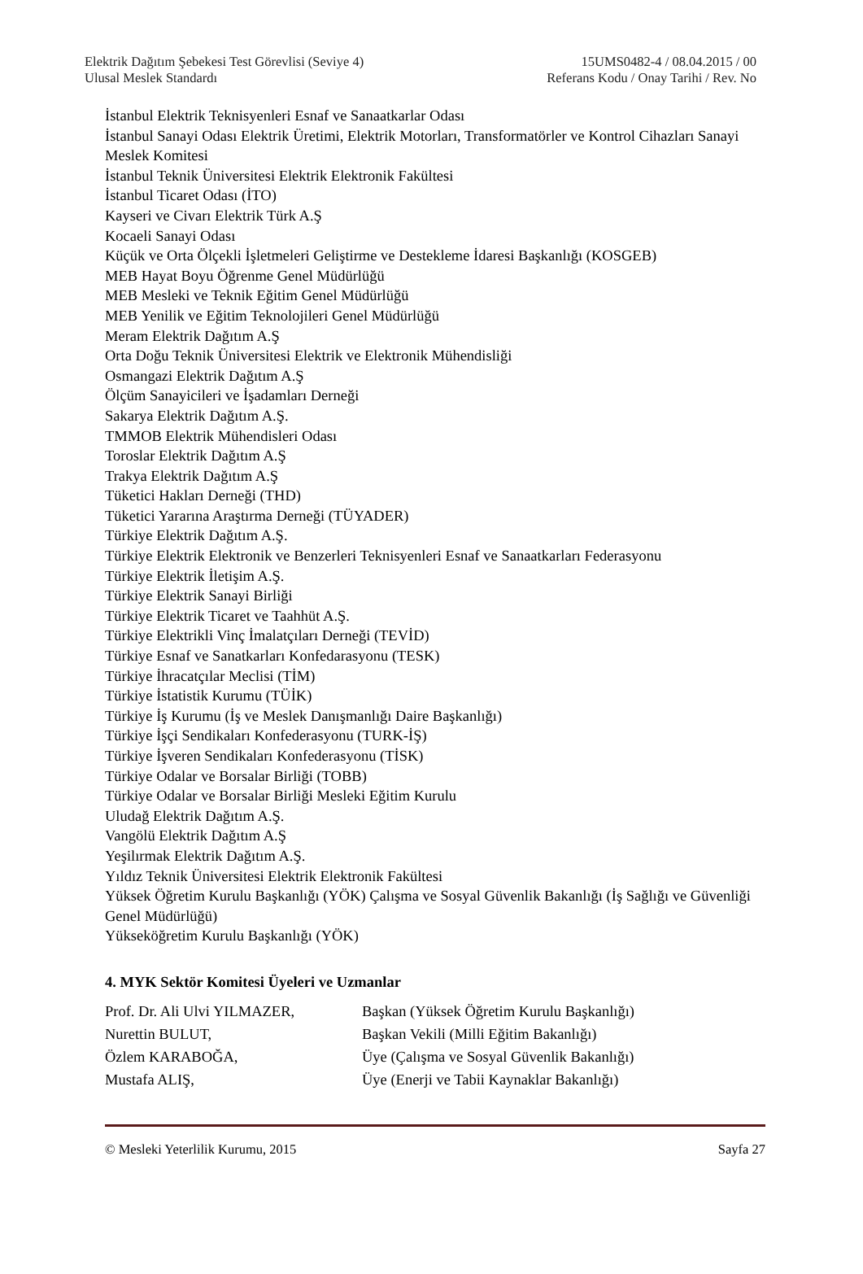Elektrik Dağıtım Şebekesi Test Görevlisi (Seviye 4) 15UMS0482-4 / 08.04.2015 / 00
Ulusal Meslek Standardı Referans Kodu / Onay Tarihi / Rev. No
İstanbul Elektrik Teknisyenleri Esnaf ve Sanaatkarlar Odası
İstanbul Sanayi Odası Elektrik Üretimi, Elektrik Motorları, Transformatörler ve Kontrol Cihazları Sanayi Meslek Komitesi
İstanbul Teknik Üniversitesi Elektrik Elektronik Fakültesi
İstanbul Ticaret Odası (İTO)
Kayseri ve Civarı Elektrik Türk A.Ş
Kocaeli Sanayi Odası
Küçük ve Orta Ölçekli İşletmeleri Geliştirme ve Destekleme İdaresi Başkanlığı (KOSGEB)
MEB Hayat Boyu Öğrenme Genel Müdürlüğü
MEB Mesleki ve Teknik Eğitim Genel Müdürlüğü
MEB Yenilik ve Eğitim Teknolojileri Genel Müdürlüğü
Meram Elektrik Dağıtım A.Ş
Orta Doğu Teknik Üniversitesi Elektrik ve Elektronik Mühendisliği
Osmangazi Elektrik Dağıtım A.Ş
Ölçüm Sanayicileri ve İşadamları Derneği
Sakarya Elektrik Dağıtım A.Ş.
TMMOB Elektrik Mühendisleri Odası
Toroslar Elektrik Dağıtım A.Ş
Trakya Elektrik Dağıtım A.Ş
Tüketici Hakları Derneği (THD)
Tüketici Yararına Araştırma Derneği (TÜYADER)
Türkiye Elektrik Dağıtım A.Ş.
Türkiye Elektrik Elektronik ve Benzerleri Teknisyenleri Esnaf ve Sanaatkarları Federasyonu
Türkiye Elektrik İletişim A.Ş.
Türkiye Elektrik Sanayi Birliği
Türkiye Elektrik Ticaret ve Taahhüt A.Ş.
Türkiye Elektrikli Vinç İmalatçıları Derneği (TEVİD)
Türkiye Esnaf ve Sanatkarları Konfedarasyonu (TESK)
Türkiye İhracatçılar Meclisi (TİM)
Türkiye İstatistik Kurumu (TÜİK)
Türkiye İş Kurumu (İş ve Meslek Danışmanlığı Daire Başkanlığı)
Türkiye İşçi Sendikaları Konfederasyonu (TURK-İŞ)
Türkiye İşveren Sendikaları Konfederasyonu (TİSK)
Türkiye Odalar ve Borsalar Birliği (TOBB)
Türkiye Odalar ve Borsalar Birliği Mesleki Eğitim Kurulu
Uludağ Elektrik Dağıtım A.Ş.
Vangölü Elektrik Dağıtım A.Ş
Yeşilırmak Elektrik Dağıtım A.Ş.
Yıldız Teknik Üniversitesi Elektrik Elektronik Fakültesi
Yüksek Öğretim Kurulu Başkanlığı (YÖK) Çalışma ve Sosyal Güvenlik Bakanlığı (İş Sağlığı ve Güvenliği Genel Müdürlüğü)
Yükseköğretim Kurulu Başkanlığı (YÖK)
4. MYK Sektör Komitesi Üyeleri ve Uzmanlar
| Prof. Dr. Ali Ulvi YILMAZER, | Başkan (Yüksek Öğretim Kurulu Başkanlığı) |
| Nurettin BULUT, | Başkan Vekili (Milli Eğitim Bakanlığı) |
| Özlem KARABOĞA, | Üye (Çalışma ve Sosyal Güvenlik Bakanlığı) |
| Mustafa ALIŞ, | Üye (Enerji ve Tabii Kaynaklar Bakanlığı) |
© Mesleki Yeterlilik Kurumu, 2015 Sayfa 27